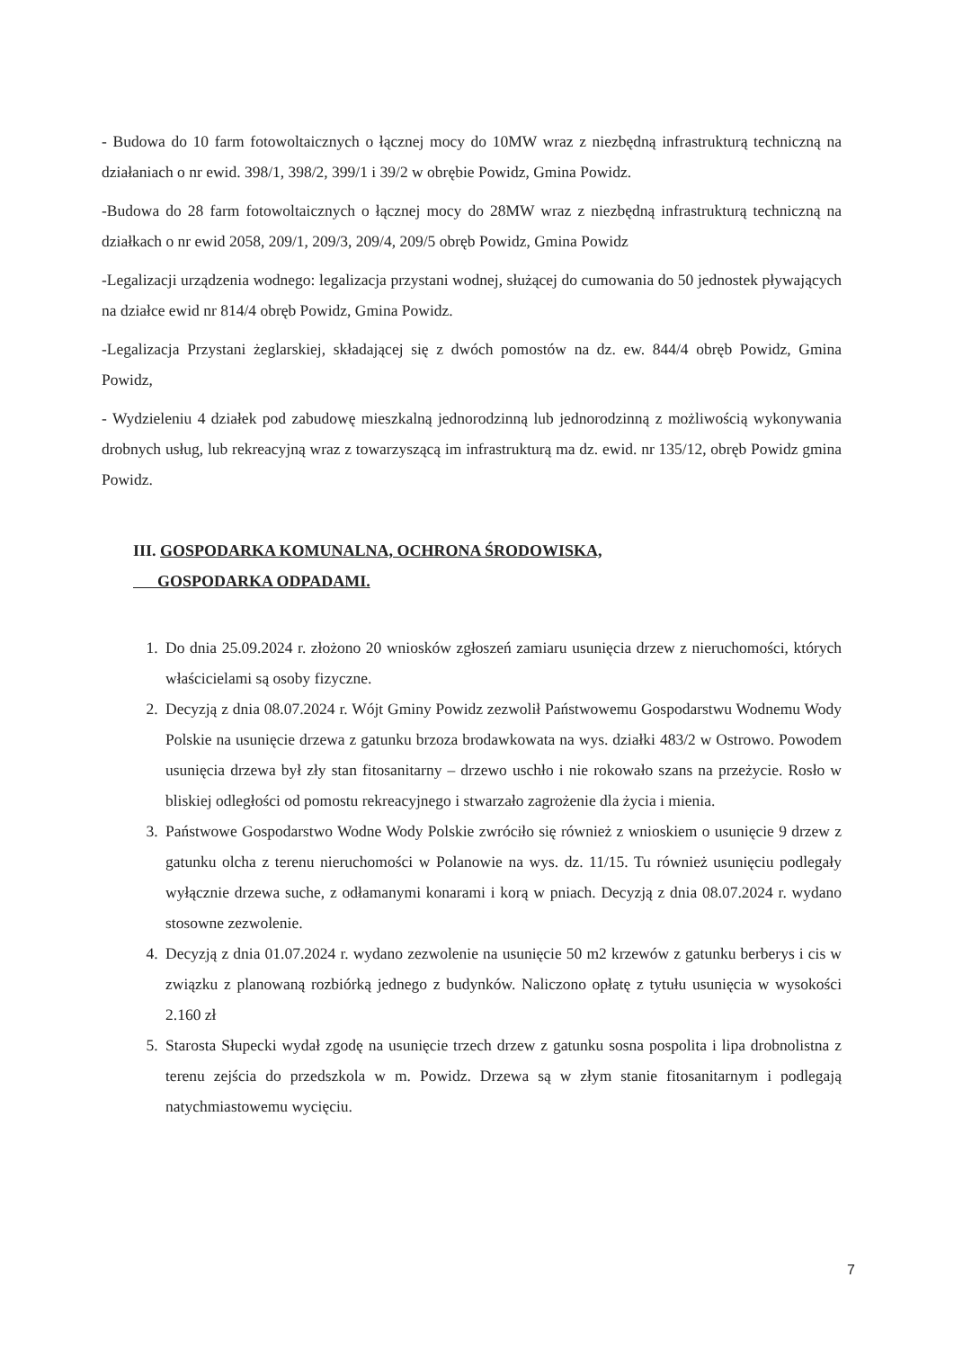- Budowa do 10 farm fotowoltaicznych o łącznej mocy do 10MW wraz z niezbędną infrastrukturą techniczną na działaniach o nr ewid. 398/1, 398/2, 399/1 i 39/2 w obrębie Powidz, Gmina Powidz.
-Budowa do 28 farm fotowoltaicznych o łącznej mocy do 28MW wraz z niezbędną infrastrukturą techniczną na działkach o nr ewid 2058, 209/1, 209/3, 209/4, 209/5 obręb Powidz, Gmina Powidz
-Legalizacji urządzenia wodnego: legalizacja przystani wodnej, służącej do cumowania do 50 jednostek pływających na działce ewid nr 814/4 obręb Powidz, Gmina Powidz.
-Legalizacja Przystani żeglarskiej, składającej się z dwóch pomostów na dz. ew. 844/4 obręb Powidz, Gmina Powidz,
- Wydzieleniu 4 działek pod zabudowę mieszkalną jednorodzinną lub jednorodzinną z możliwością wykonywania drobnych usług, lub rekreacyjną wraz z towarzyszącą im infrastrukturą ma dz. ewid. nr 135/12, obręb Powidz gmina Powidz.
III. GOSPODARKA KOMUNALNA, OCHRONA ŚRODOWISKA,
GOSPODARKA ODPADAMI.
1. Do dnia 25.09.2024 r. złożono 20 wniosków zgłoszeń zamiaru usunięcia drzew z nieruchomości, których właścicielami są osoby fizyczne.
2. Decyzją z dnia 08.07.2024 r. Wójt Gminy Powidz zezwolił Państwowemu Gospodarstwu Wodnemu Wody Polskie na usunięcie drzewa z gatunku brzoza brodawkowata na wys. działki 483/2 w Ostrowo. Powodem usunięcia drzewa był zły stan fitosanitarny – drzewo uschło i nie rokowało szans na przeżycie. Rosło w bliskiej odległości od pomostu rekreacyjnego i stwarzało zagrożenie dla życia i mienia.
3. Państwowe Gospodarstwo Wodne Wody Polskie zwróciło się również z wnioskiem o usunięcie 9 drzew z gatunku olcha z terenu nieruchomości w Polanowie na wys. dz. 11/15. Tu również usunięciu podlegały wyłącznie drzewa suche, z odłamanymi konarami i korą w pniach. Decyzją z dnia 08.07.2024 r. wydano stosowne zezwolenie.
4. Decyzją z dnia 01.07.2024 r. wydano zezwolenie na usunięcie 50 m2 krzewów z gatunku berberys i cis w związku z planowaną rozbiórką jednego z budynków. Naliczono opłatę z tytułu usunięcia w wysokości 2.160 zł
5. Starosta Słupecki wydał zgodę na usunięcie trzech drzew z gatunku sosna pospolita i lipa drobnolistna z terenu zejścia do przedszkola w m. Powidz. Drzewa są w złym stanie fitosanitarnym i podlegają natychmiastowemu wycięciu.
7